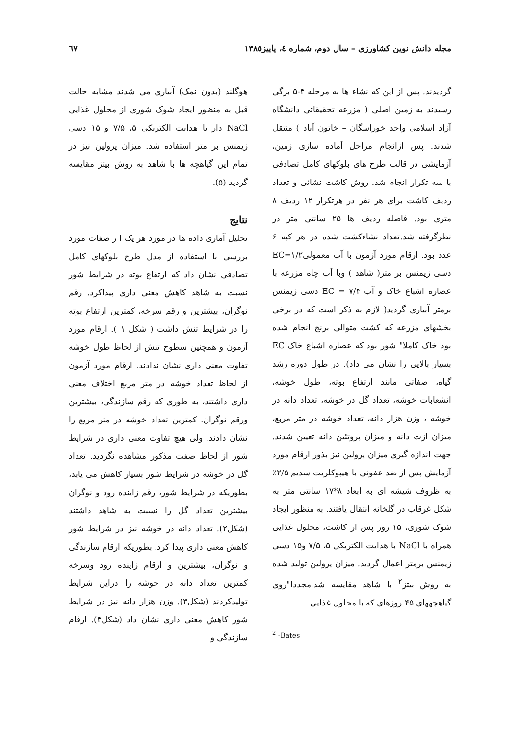مجله دانش نوین کشاورزی – سال دوم، شماره ٤، پاییز١٣٨٥ ٦٧
گردیدند. پس از این که نشاء ها به مرحله ۴-۵ برگی رسیدند به زمین اصلی ( مزرعه تحقیقاتی دانشگاه آزاد اسلامی واحد خوراسگان – خاتون آباد ) منتقل شدند. پس ازانجام مراحل آماده سازی زمین، آزمایشی در قالب طرح های بلوکهای کامل تصادفی با سه تکرار انجام شد. روش کاشت نشائی و تعداد ردیف کاشت برای هر نفر در هرتکرار ۱۲ ردیف ۸ متری بود. فاصله ردیف ها ۲۵ سانتی متر در نظرگرفته شد.تعداد نشاءکشت شده در هر کپه ۶ عدد بود. ارقام مورد آزمون با آب معمولیEC=۱/۲ دسی زیمنس بر متر( شاهد ) وبا آب چاه مزرعه با عصاره اشباع خاک و آب ۷/۴ = EC دسی زیمنس برمتر آبیاری گردید( لازم به ذکر است که در برخی بخشهای مزرعه که کشت متوالی برنج انجام شده بود خاک کاملا" شور بود که عصاره اشباع خاک EC بسیار بالایی را نشان می داد). در طول دوره رشد گیاه، صفاتی مانند ارتفاع بوته، طول خوشه، انشعابات خوشه، تعداد گل در خوشه، تعداد دانه در خوشه ، وزن هزار دانه، تعداد خوشه در متر مربع، میزان ازت دانه و میزان پروتئین دانه تعیین شدند. جهت اندازه گیری میزان پرولین نیز بذور ارقام مورد آزمایش پس از ضد عفونی با هیپوکلریت سدیم ۲/۵٪ به ظروف شیشه ای به ابعاد ۸*۱۷ سانتی متر به شکل غرقاب در گلخانه انتقال یافتند. به منظور ایجاد شوک شوری، ۱۵ روز پس از کاشت، محلول غذایی همراه با NaCl با هدایت الکتریکی ۵، ۷/۵ و۱۵ دسی زیمنس برمتر اعمال گردید. میزان پرولین تولید شده به روش بیتز<sup>۲</sup> با شاهد مقایسه شد.مجددا"روی گیاهچههای ۴۵ روزهای که با محلول غذایی
<sup>2</sup> -Bates
هوگلند (بدون نمک) آبیاری می شدند مشابه حالت قبل به منظور ایجاد شوک شوری از محلول غذایی NaCl دار با هدایت الکتریکی ۵، ۷/۵ و ۱۵ دسی زیمنس بر متر استفاده شد. میزان پرولین نیز در تمام این گیاهچه ها با شاهد به روش بیتز مقایسه گردید (۵).
نتایج
تحلیل آماری داده ها در مورد هر یک ا ز صفات مورد بررسی با استفاده از مدل طرح بلوکهای کامل تصادفی نشان داد که ارتفاع بوته در شرایط شور نسبت به شاهد کاهش معنی داری پیداکرد. رقم نوگران، بیشترین و رقم سرخه، کمترین ارتفاع بوته را در شرایط تنش داشت ( شکل ۱ ). ارقام مورد آزمون و همچنین سطوح تنش از لحاظ طول خوشه تفاوت معنی داری نشان ندادند. ارقام مورد آزمون از لحاظ تعداد خوشه در متر مربع اختلاف معنی داری داشتند، به طوری که رقم سازندگی، بیشترین ورقم نوگران، کمترین تعداد خوشه در متر مربع را نشان دادند، ولی هیچ تفاوت معنی داری در شرایط شور از لحاظ صفت مذکور مشاهده نگردید. تعداد گل در خوشه در شرایط شور بسیار کاهش می یابد، بطوریکه در شرایط شور، رقم زاینده رود و نوگران بیشترین تعداد گل را نسبت به شاهد داشتند (شکل۲). تعداد دانه در خوشه نیز در شرایط شور کاهش معنی داری پیدا کرد، بطوریکه ارقام سازندگی و نوگران، بیشترین و ارقام زاینده رود وسرخه کمترین تعداد دانه در خوشه را دراین شرایط تولیدکردند (شکل۳). وزن هزار دانه نیز در شرایط شور کاهش معنی داری نشان داد (شکل۴). ارقام سازندگی و